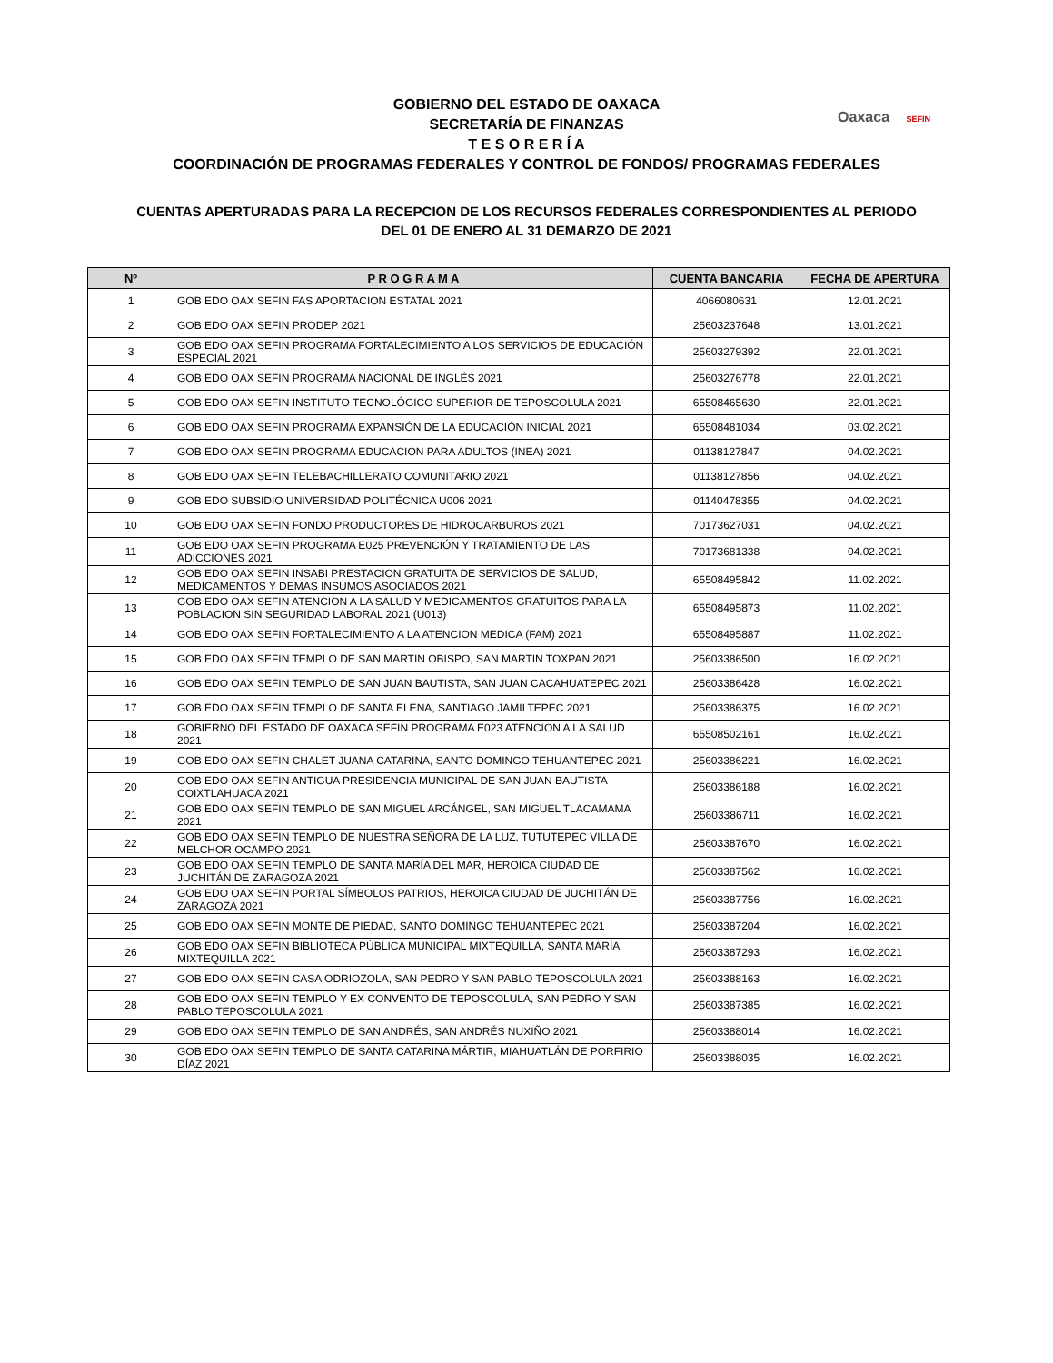Oaxaca SEFIN
GOBIERNO DEL ESTADO DE OAXACA
SECRETARÍA DE FINANZAS
T E S O R E R Í A
COORDINACIÓN DE PROGRAMAS FEDERALES Y CONTROL DE FONDOS/ PROGRAMAS FEDERALES
CUENTAS APERTURADAS PARA LA RECEPCION DE LOS RECURSOS FEDERALES CORRESPONDIENTES AL PERIODO
DEL 01 DE ENERO AL 31 DEMARZO DE 2021
| Nº | P R O G R A M A | CUENTA BANCARIA | FECHA DE APERTURA |
| --- | --- | --- | --- |
| 1 | GOB EDO OAX SEFIN FAS APORTACION ESTATAL 2021 | 4066080631 | 12.01.2021 |
| 2 | GOB EDO OAX SEFIN PRODEP 2021 | 25603237648 | 13.01.2021 |
| 3 | GOB EDO OAX SEFIN PROGRAMA FORTALECIMIENTO A LOS SERVICIOS DE EDUCACIÓN ESPECIAL 2021 | 25603279392 | 22.01.2021 |
| 4 | GOB EDO OAX SEFIN PROGRAMA NACIONAL DE INGLÉS 2021 | 25603276778 | 22.01.2021 |
| 5 | GOB EDO OAX SEFIN INSTITUTO TECNOLÓGICO SUPERIOR DE TEPOSCOLULA 2021 | 65508465630 | 22.01.2021 |
| 6 | GOB EDO OAX SEFIN PROGRAMA EXPANSIÓN DE LA EDUCACIÓN INICIAL 2021 | 65508481034 | 03.02.2021 |
| 7 | GOB EDO OAX SEFIN PROGRAMA EDUCACION PARA ADULTOS (INEA) 2021 | 01138127847 | 04.02.2021 |
| 8 | GOB EDO OAX SEFIN TELEBACHILLERATO COMUNITARIO 2021 | 01138127856 | 04.02.2021 |
| 9 | GOB EDO SUBSIDIO UNIVERSIDAD POLITÉCNICA U006 2021 | 01140478355 | 04.02.2021 |
| 10 | GOB EDO OAX SEFIN FONDO PRODUCTORES DE HIDROCARBUROS 2021 | 70173627031 | 04.02.2021 |
| 11 | GOB EDO OAX SEFIN PROGRAMA E025 PREVENCIÓN Y TRATAMIENTO DE LAS ADICCIONES 2021 | 70173681338 | 04.02.2021 |
| 12 | GOB EDO OAX SEFIN INSABI PRESTACION GRATUITA DE SERVICIOS DE SALUD, MEDICAMENTOS Y DEMAS INSUMOS ASOCIADOS 2021 | 65508495842 | 11.02.2021 |
| 13 | GOB EDO OAX SEFIN ATENCION A LA SALUD Y MEDICAMENTOS GRATUITOS PARA LA POBLACION SIN SEGURIDAD LABORAL 2021 (U013) | 65508495873 | 11.02.2021 |
| 14 | GOB EDO OAX SEFIN FORTALECIMIENTO A LA ATENCION MEDICA (FAM) 2021 | 65508495887 | 11.02.2021 |
| 15 | GOB EDO OAX SEFIN TEMPLO DE SAN MARTIN OBISPO, SAN MARTIN TOXPAN 2021 | 25603386500 | 16.02.2021 |
| 16 | GOB EDO OAX SEFIN TEMPLO DE SAN JUAN BAUTISTA, SAN JUAN CACAHUATEPEC 2021 | 25603386428 | 16.02.2021 |
| 17 | GOB EDO OAX SEFIN TEMPLO DE SANTA ELENA, SANTIAGO JAMILTEPEC 2021 | 25603386375 | 16.02.2021 |
| 18 | GOBIERNO DEL ESTADO DE OAXACA SEFIN PROGRAMA E023 ATENCION A LA SALUD 2021 | 65508502161 | 16.02.2021 |
| 19 | GOB EDO OAX SEFIN CHALET JUANA CATARINA, SANTO DOMINGO TEHUANTEPEC 2021 | 25603386221 | 16.02.2021 |
| 20 | GOB EDO OAX SEFIN ANTIGUA PRESIDENCIA MUNICIPAL DE SAN JUAN BAUTISTA COIXTLAHUACA 2021 | 25603386188 | 16.02.2021 |
| 21 | GOB EDO OAX SEFIN TEMPLO DE SAN MIGUEL ARCÁNGEL, SAN MIGUEL TLACAMAMA 2021 | 25603386711 | 16.02.2021 |
| 22 | GOB EDO OAX SEFIN TEMPLO DE NUESTRA SEÑORA DE LA LUZ, TUTUTEPEC VILLA DE MELCHOR OCAMPO 2021 | 25603387670 | 16.02.2021 |
| 23 | GOB EDO OAX SEFIN TEMPLO DE SANTA MARÍA DEL MAR, HEROICA CIUDAD DE JUCHITÁN DE ZARAGOZA 2021 | 25603387562 | 16.02.2021 |
| 24 | GOB EDO OAX SEFIN PORTAL SÍMBOLOS PATRIOS, HEROICA CIUDAD DE JUCHITÁN DE ZARAGOZA 2021 | 25603387756 | 16.02.2021 |
| 25 | GOB EDO OAX SEFIN MONTE DE PIEDAD, SANTO DOMINGO TEHUANTEPEC 2021 | 25603387204 | 16.02.2021 |
| 26 | GOB EDO OAX SEFIN BIBLIOTECA PÚBLICA MUNICIPAL MIXTEQUILLA, SANTA MARÍA MIXTEQUILLA 2021 | 25603387293 | 16.02.2021 |
| 27 | GOB EDO OAX SEFIN CASA ODRIOZOLA, SAN PEDRO Y SAN PABLO TEPOSCOLULA 2021 | 25603388163 | 16.02.2021 |
| 28 | GOB EDO OAX SEFIN TEMPLO Y EX CONVENTO DE TEPOSCOLULA, SAN PEDRO Y SAN PABLO TEPOSCOLULA 2021 | 25603387385 | 16.02.2021 |
| 29 | GOB EDO OAX SEFIN TEMPLO DE SAN ANDRÉS, SAN ANDRÉS NUXIÑO 2021 | 25603388014 | 16.02.2021 |
| 30 | GOB EDO OAX SEFIN TEMPLO DE SANTA CATARINA MÁRTIR, MIAHUATLÁN DE PORFIRIO DÍAZ 2021 | 25603388035 | 16.02.2021 |